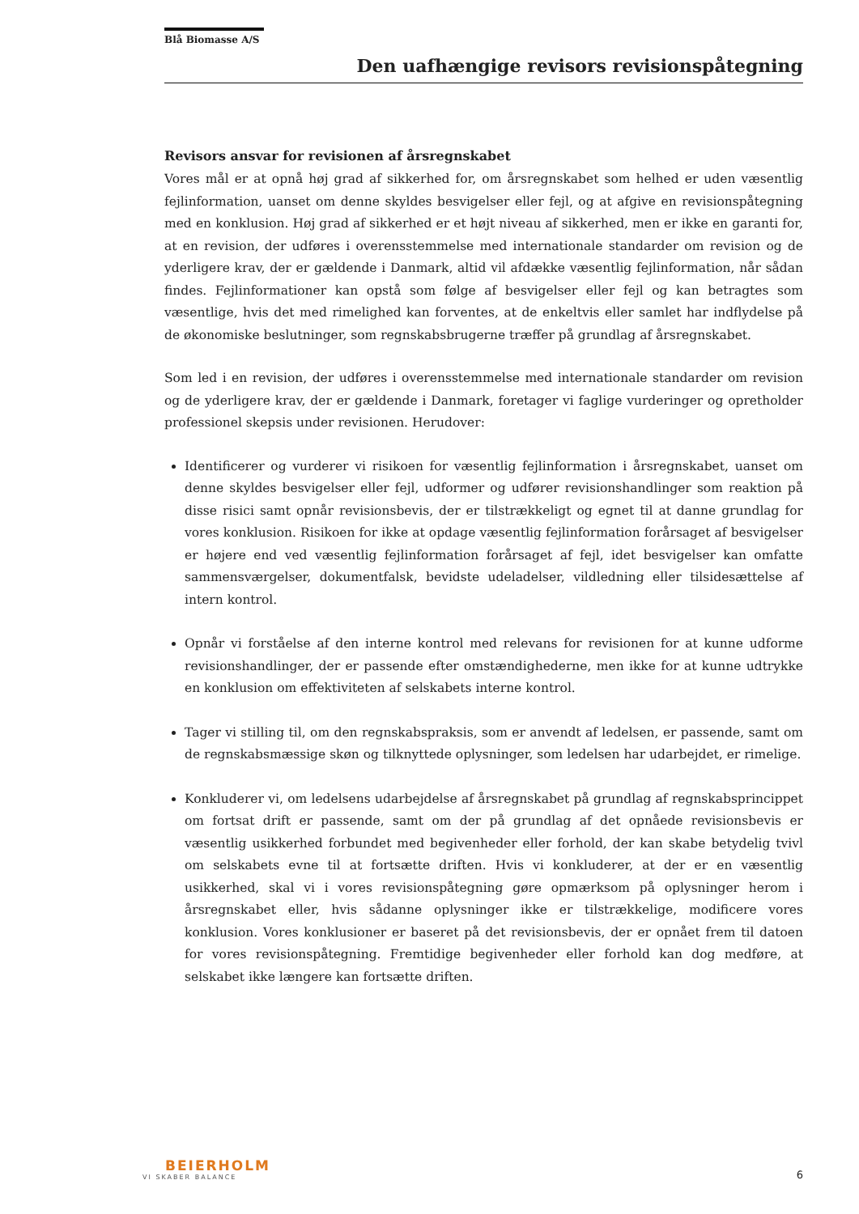Blå Biomasse A/S
Den uafhængige revisors revisionspåtegning
Revisors ansvar for revisionen af årsregnskabet
Vores mål er at opnå høj grad af sikkerhed for, om årsregnskabet som helhed er uden væsentlig fejlinformation, uanset om denne skyldes besvigelser eller fejl, og at afgive en revisionspåtegning med en konklusion. Høj grad af sikkerhed er et højt niveau af sikkerhed, men er ikke en garanti for, at en revision, der udføres i overensstemmelse med internationale standarder om revision og de yderligere krav, der er gældende i Danmark, altid vil afdække væsentlig fejlinformation, når sådan findes. Fejlinformationer kan opstå som følge af besvigelser eller fejl og kan betragtes som væsentlige, hvis det med rimelighed kan forventes, at de enkeltvis eller samlet har indflydelse på de økonomiske beslutninger, som regnskabsbrugerne træffer på grundlag af årsregnskabet.
Som led i en revision, der udføres i overensstemmelse med internationale standarder om revision og de yderligere krav, der er gældende i Danmark, foretager vi faglige vurderinger og opretholder professionel skepsis under revisionen. Herudover:
Identificerer og vurderer vi risikoen for væsentlig fejlinformation i årsregnskabet, uanset om denne skyldes besvigelser eller fejl, udformer og udfører revisionshandlinger som reaktion på disse risici samt opnår revisionsbevis, der er tilstrækkeligt og egnet til at danne grundlag for vores konklusion. Risikoen for ikke at opdage væsentlig fejlinformation forårsaget af besvigelser er højere end ved væsentlig fejlinformation forårsaget af fejl, idet besvigelser kan omfatte sammensværgelser, dokumentfalsk, bevidste udeladelser, vildledning eller tilsidesættelse af intern kontrol.
Opnår vi forståelse af den interne kontrol med relevans for revisionen for at kunne udforme revisionshandlinger, der er passende efter omstændighederne, men ikke for at kunne udtrykke en konklusion om effektiviteten af selskabets interne kontrol.
Tager vi stilling til, om den regnskabspraksis, som er anvendt af ledelsen, er passende, samt om de regnskabsmæssige skøn og tilknyttede oplysninger, som ledelsen har udarbejdet, er rimelige.
Konkluderer vi, om ledelsens udarbejdelse af årsregnskabet på grundlag af regnskabsprincippet om fortsat drift er passende, samt om der på grundlag af det opnåede revisionsbevis er væsentlig usikkerhed forbundet med begivenheder eller forhold, der kan skabe betydelig tvivl om selskabets evne til at fortsætte driften. Hvis vi konkluderer, at der er en væsentlig usikkerhed, skal vi i vores revisionspåtegning gøre opmærksom på oplysninger herom i årsregnskabet eller, hvis sådanne oplysninger ikke er tilstrækkelige, modificere vores konklusion. Vores konklusioner er baseret på det revisionsbevis, der er opnået frem til datoen for vores revisionspåtegning. Fremtidige begivenheder eller forhold kan dog medføre, at selskabet ikke længere kan fortsætte driften.
BEIERHOLM
VI SKABER BALANCE
6